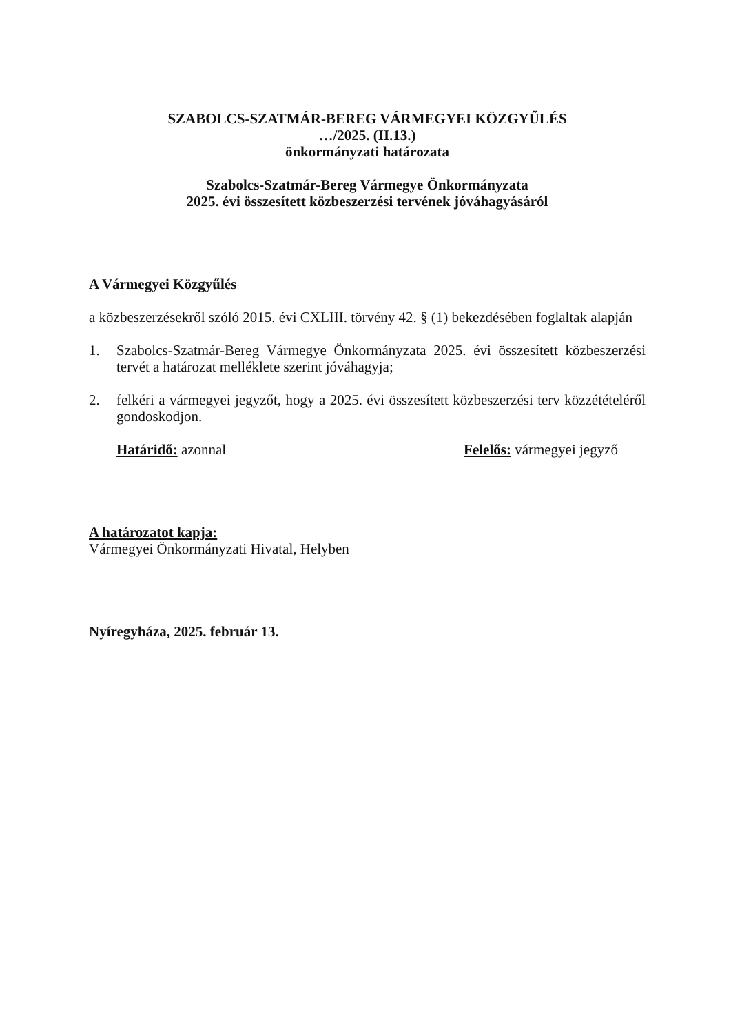SZABOLCS-SZATMÁR-BEREG VÁRMEGYEI KÖZGYŰLÉS
…/2025. (II.13.)
önkormányzati határozata
Szabolcs-Szatmár-Bereg Vármegye Önkormányzata
2025. évi összesített közbeszerzési tervének jóváhagyásáról
A Vármegyei Közgyűlés
a közbeszerzésekről szóló 2015. évi CXLIII. törvény 42. § (1) bekezdésében foglaltak alapján
1. Szabolcs-Szatmár-Bereg Vármegye Önkormányzata 2025. évi összesített közbeszerzési tervét a határozat melléklete szerint jóváhagyja;
2. felkéri a vármegyei jegyzőt, hogy a 2025. évi összesített közbeszerzési terv közzétételéről gondoskodjon.
Határidő: azonnal Felelős: vármegyei jegyző
A határozatot kapja:
Vármegyei Önkormányzati Hivatal, Helyben
Nyíregyháza, 2025. február 13.